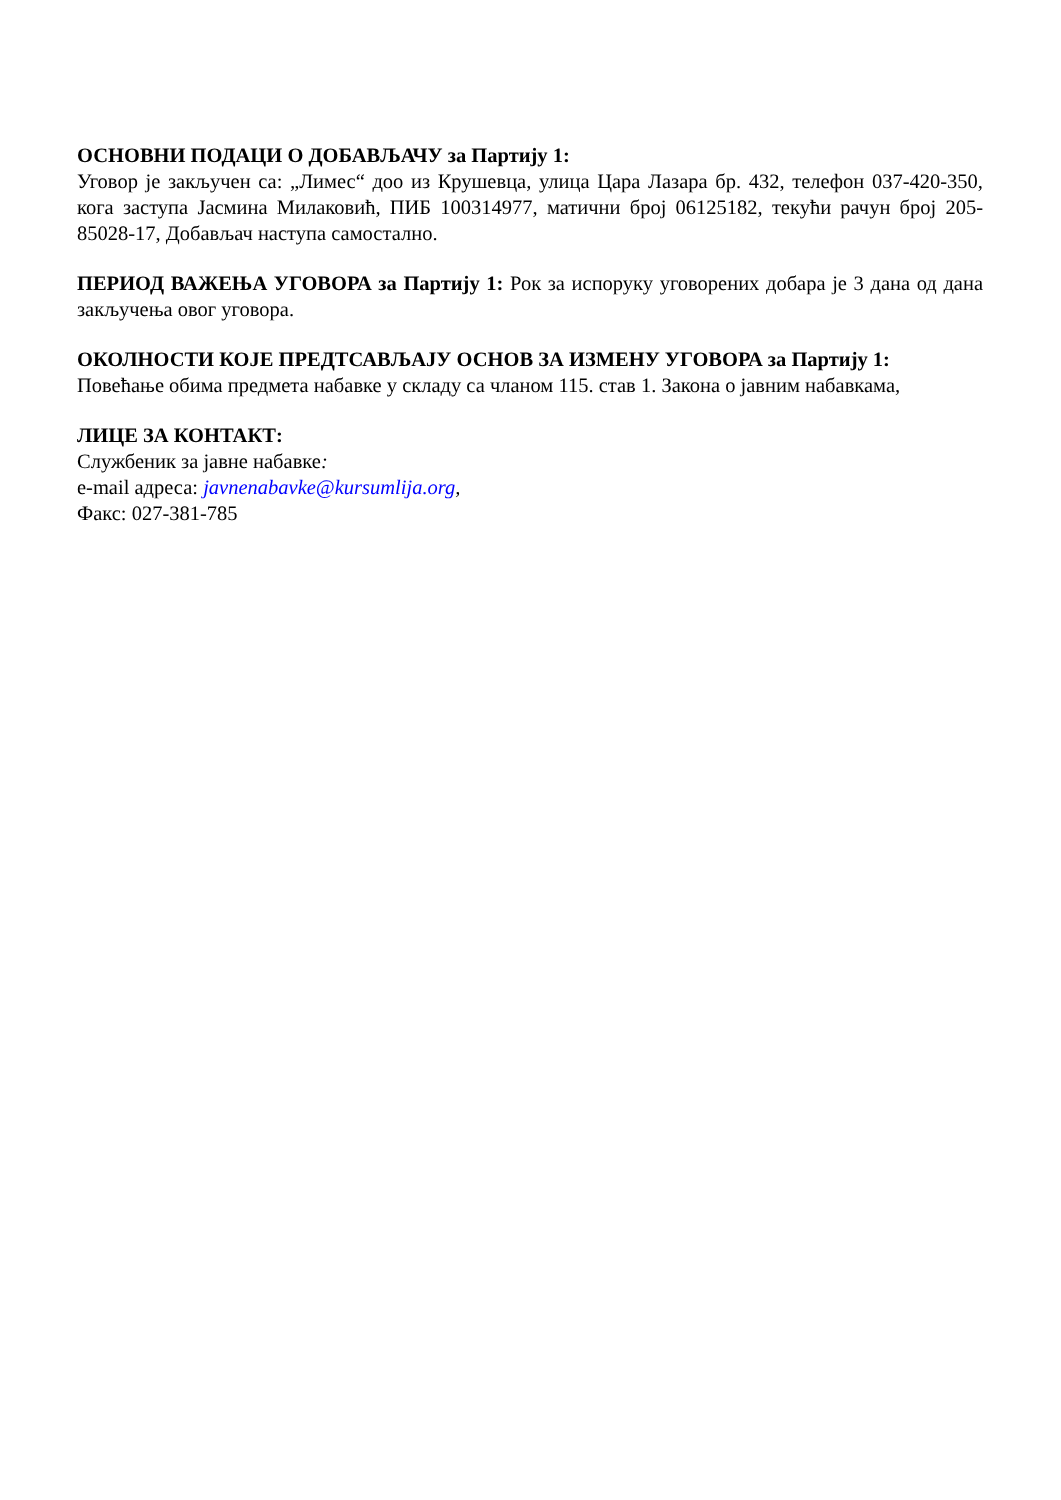ОСНОВНИ ПОДАЦИ О ДОБАВЉАЧУ за Партију 1:
Уговор је закључен са: „Лимес“ доо из Крушевца, улица Цара Лазара бр. 432, телефон 037-420-350, кога заступа Јасмина Милаковић, ПИБ 100314977, матични број 06125182, текући рачун број 205-85028-17, Добављач наступа самостално.
ПЕРИОД ВАЖЕЊА УГОВОРА за Партију 1: Рок за испоруку уговорених добара је 3 дана од дана закључења овог уговора.
ОКОЛНОСТИ КОЈЕ ПРЕДТСАВЉАЈУ ОСНОВ ЗА ИЗМЕНУ УГОВОРА за Партију 1:
Повећање обима предмета набавке у складу са чланом 115. став 1. Закона о јавним набавкама,
ЛИЦЕ ЗА КОНТАКТ:
Службеник за јавне набавке:
e-mail адреса: javnenabavke@kursumlija.org,
Факс: 027-381-785